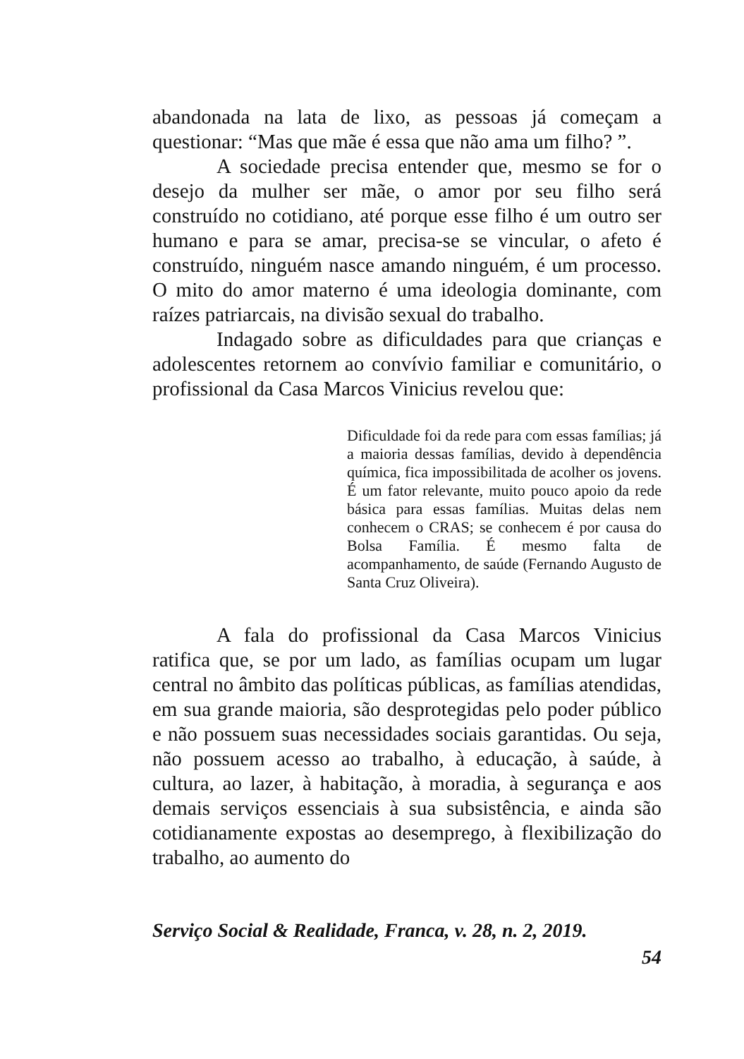abandonada na lata de lixo, as pessoas já começam a questionar: “Mas que mãe é essa que não ama um filho? ”.
A sociedade precisa entender que, mesmo se for o desejo da mulher ser mãe, o amor por seu filho será construído no cotidiano, até porque esse filho é um outro ser humano e para se amar, precisa-se se vincular, o afeto é construído, ninguém nasce amando ninguém, é um processo. O mito do amor materno é uma ideologia dominante, com raízes patriarcais, na divisão sexual do trabalho.
Indagado sobre as dificuldades para que crianças e adolescentes retornem ao convívio familiar e comunitário, o profissional da Casa Marcos Vinicius revelou que:
Dificuldade foi da rede para com essas famílias; já a maioria dessas famílias, devido à dependência química, fica impossibilitada de acolher os jovens. É um fator relevante, muito pouco apoio da rede básica para essas famílias. Muitas delas nem conhecem o CRAS; se conhecem é por causa do Bolsa Família. É mesmo falta de acompanhamento, de saúde (Fernando Augusto de Santa Cruz Oliveira).
A fala do profissional da Casa Marcos Vinicius ratifica que, se por um lado, as famílias ocupam um lugar central no âmbito das políticas públicas, as famílias atendidas, em sua grande maioria, são desprotegidas pelo poder público e não possuem suas necessidades sociais garantidas. Ou seja, não possuem acesso ao trabalho, à educação, à saúde, à cultura, ao lazer, à habitação, à moradia, à segurança e aos demais serviços essenciais à sua subsistência, e ainda são cotidianamente expostas ao desemprego, à flexibilização do trabalho, ao aumento do
Serviço Social & Realidade, Franca, v. 28, n. 2, 2019.
54